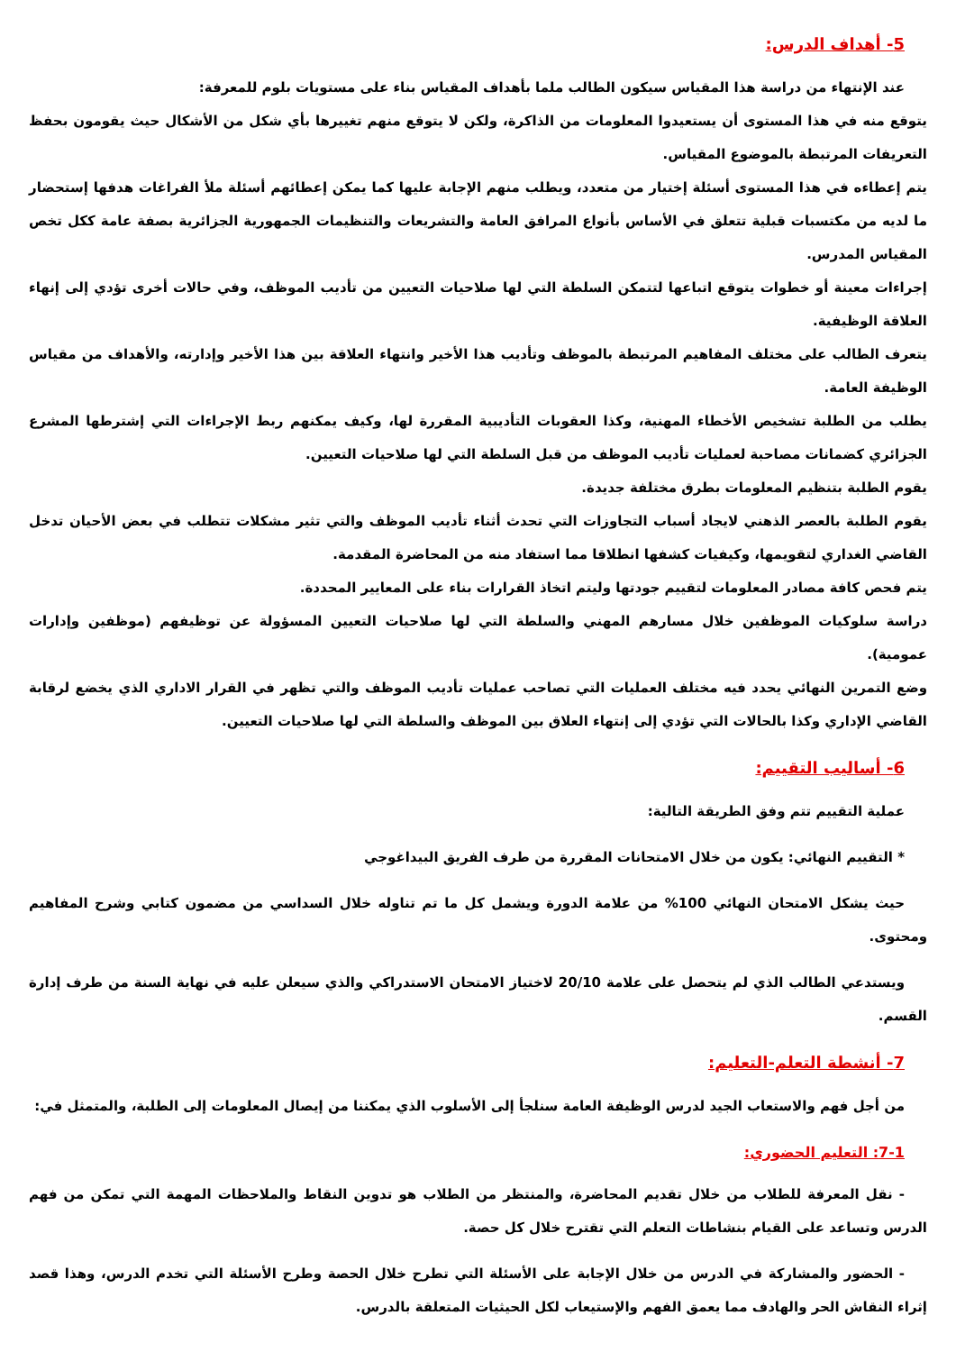5- أهداف الدرس:
عند الإنتهاء من دراسة هذا المقياس سيكون الطالب ملما بأهداف المقياس بناء على مستويات بلوم للمعرفة:
يتوقع منه في هذا المستوى أن يستعيدوا المعلومات من الذاكرة، ولكن لا يتوقع منهم تغييرها بأي شكل من الأشكال حيث يقومون بحفظ التعريفات المرتبطة بالموضوع المقياس.
يتم إعطاءه في هذا المستوى أسئلة إختيار من متعدد، ويطلب منهم الإجابة عليها كما يمكن إعطائهم أسئلة ملأ الفراغات هدفها إستحضار ما لديه من مكتسبات قبلية تتعلق في الأساس بأنواع المرافق العامة والتشريعات والتنظيمات الجمهورية الجزائرية بصفة عامة ككل تخص المقياس المدرس.
إجراءات معينة أو خطوات يتوقع اتباعها لتتمكن السلطة التي لها صلاحيات التعيين من تأديب الموظف، وفي حالات أخرى تؤدي إلى إنهاء العلاقة الوظيفية.
يتعرف الطالب على مختلف المفاهيم المرتبطة بالموظف وتأديب هذا الأخير وانتهاء العلاقة بين هذا الأخير وإدارته، والأهداف من مقياس الوظيفة العامة.
يطلب من الطلبة تشخيص الأخطاء المهنية، وكذا العقوبات التأديبية المقررة لها، وكيف يمكنهم ربط الإجراءات التي إشترطها المشرع الجزائري كضمانات مصاحبة لعمليات تأديب الموظف من قبل السلطة التي لها صلاحيات التعيين.
يقوم الطلبة بتنظيم المعلومات بطرق مختلفة جديدة.
يقوم الطلبة بالعصر الذهني لايجاد أسباب التجاوزات التي تحدث أثناء تأديب الموظف والتي تثير مشكلات تتطلب في بعض الأحيان تدخل القاضي الغداري لتقويمها، وكيفيات كشفها انطلاقا مما استفاد منه من المحاضرة المقدمة.
يتم فحص كافة مصادر المعلومات لتقييم جودتها وليتم اتخاذ القرارات بناء على المعايير المحددة.
دراسة سلوكيات الموظفين خلال مسارهم المهني والسلطة التي لها صلاحيات التعيين المسؤولة عن توظيفهم (موظفين وإدارات عمومية).
وضع التمرين النهائي يحدد فيه مختلف العمليات التي تصاحب عمليات تأديب الموظف والتي تظهر في القرار الاداري الذي يخضع لرقابة القاضي الإداري وكذا بالحالات التي تؤدي إلى إنتهاء العلاق بين الموظف والسلطة التي لها صلاحيات التعيين.
6- أساليب التقييم:
عملية التقييم تتم وفق الطريقة التالية:
* التقييم النهائي: يكون من خلال الامتحانات المقررة من طرف الفريق البيداغوجي
حيث يشكل الامتحان النهائي 100% من علامة الدورة ويشمل كل ما تم تناوله خلال السداسي من مضمون كتابي وشرح المفاهيم ومحتوى.
ويستدعي الطالب الذي لم يتحصل على علامة 20/10 لاختياز الامتحان الاستدراكي والذي سيعلن عليه في نهاية السنة من طرف إدارة القسم.
7- أنشطة التعلم-التعليم:
من أجل فهم والاستعاب الجيد لدرس الوظيفة العامة سنلجأ إلى الأسلوب الذي يمكننا من إيصال المعلومات إلى الطلبة، والمتمثل في:
7-1: التعليم الحضوري:
- نقل المعرفة للطلاب من خلال تقديم المحاضرة، والمنتظر من الطلاب هو تدوين النقاط والملاحظات المهمة التي تمكن من فهم الدرس وتساعد على القيام بنشاطات التعلم التي تقترح خلال كل حصة.
- الحضور والمشاركة في الدرس من خلال الإجابة على الأسئلة التي تطرح خلال الحصة وطرح الأسئلة التي تخدم الدرس، وهذا قصد إثراء النقاش الحر والهادف مما يعمق الفهم والإستيعاب لكل الحيثيات المتعلقة بالدرس.